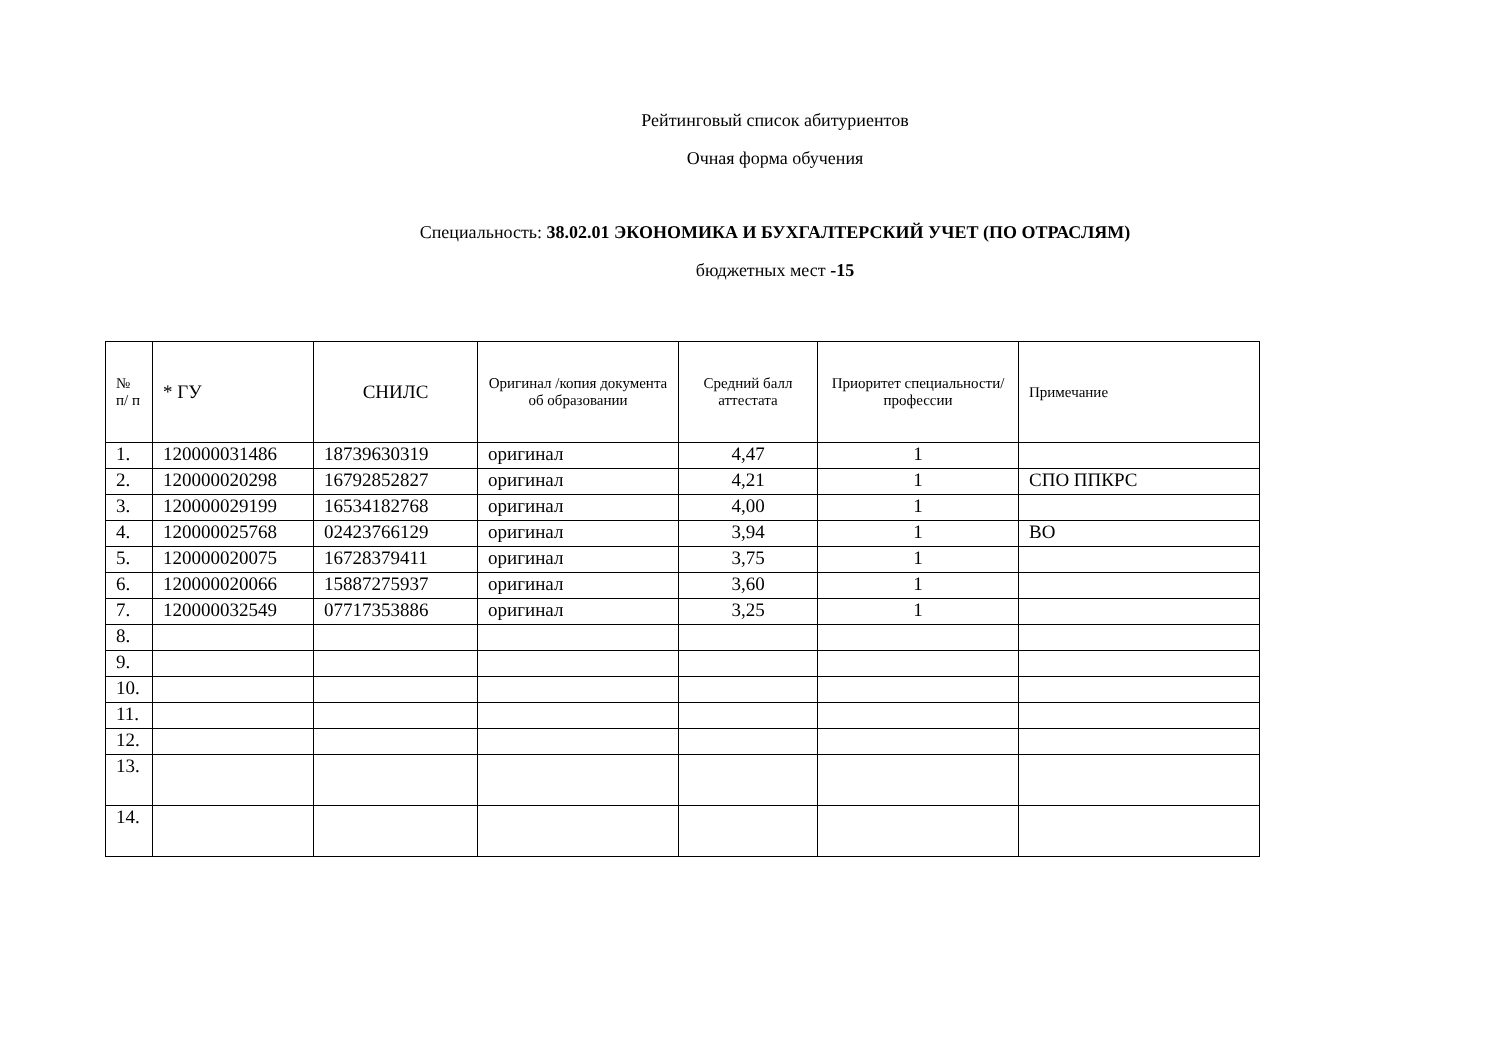Рейтинговый список абитуриентов
Очная форма обучения
Специальность: 38.02.01 ЭКОНОМИКА И БУХГАЛТЕРСКИЙ УЧЕТ (ПО ОТРАСЛЯМ)
бюджетных мест -15
| № п/ п | * ГУ | СНИЛС | Оригинал /копия документа об образовании | Средний балл аттестата | Приоритет специальности/ профессии | Примечание |
| --- | --- | --- | --- | --- | --- | --- |
| 1. | 120000031486 | 18739630319 | оригинал | 4,47 | 1 | |
| 2. | 120000020298 | 16792852827 | оригинал | 4,21 | 1 | СПО ППКРС |
| 3. | 120000029199 | 16534182768 | оригинал | 4,00 | 1 | |
| 4. | 120000025768 | 02423766129 | оригинал | 3,94 | 1 | ВО |
| 5. | 120000020075 | 16728379411 | оригинал | 3,75 | 1 | |
| 6. | 120000020066 | 15887275937 | оригинал | 3,60 | 1 | |
| 7. | 120000032549 | 07717353886 | оригинал | 3,25 | 1 | |
| 8. | | | | | | |
| 9. | | | | | | |
| 10. | | | | | | |
| 11. | | | | | | |
| 12. | | | | | | |
| 13. | | | | | | |
| 14. | | | | | | |